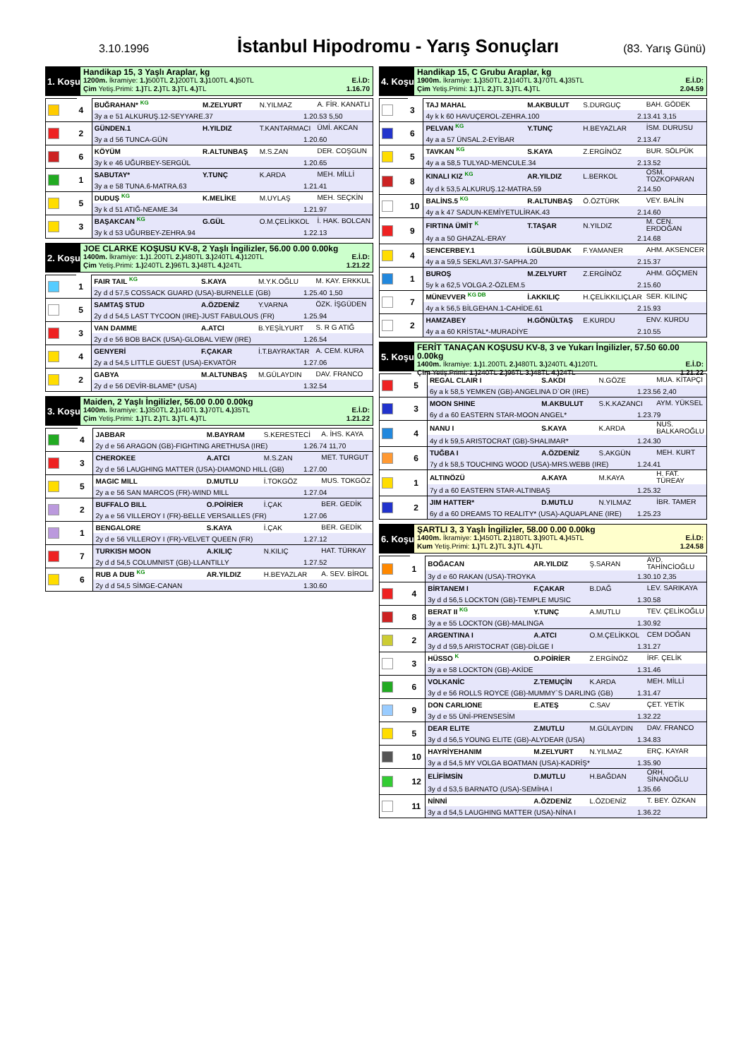3.10.1996
İstanbul Hipodromu - Yarış Sonuçları
(83. Yarış Günü)
1. Koşu
Handikap 15, 3 Yaşlı Araplar, kg
1200m. İkramiye: 1.) 500TL 2.) 200TL 3.) 100TL 4.) 50TL E.İ.D:
Çim Yetiş.Primi: 1.) TL 2.) TL 3.) TL 4.) TL 1.16.70
| | 4 | BUĞRAHAN* <sup>KG</sup> | M.ZELYURT | N.YILMAZ | A. FİR. KANATLI |
| | | 3y a e 51 ALKURUŞ.12-SEYYARE.37 1.20.53 5,50 | | | |
| | 2 | GÜNDEN.1 | H.YILDIZ | T.KANTARMACI | ÜMİ. AKCAN |
| | | 3y a d 56 TUNCA-GÜN 1.20.60 | | | |
| | 6 | KÖYÜM | R.ALTUNBAŞ | M.S.ZAN | DER. COŞGUN |
| | | 3y k e 46 UĞURBEY-SERGÜL 1.20.65 | | | |
| | 1 | SABUTAY* | Y.TUNÇ | K.ARDA | MEH. MİLLİ |
| | | 3y a e 58 TUNA.6-MATRA.63 1.21.41 | | | |
| | 5 | DUDUŞ <sup>KG</sup> | K.MELİKE | M.UYLAŞ | MEH. SEÇKİN |
| | | 3y k d 51 ATIĞ-NEAME.34 1.21.97 | | | |
| | 3 | BAŞAKCAN <sup>KG</sup> | G.GÜL | O.M.ÇELİKKOL | İ. HAK. BOLCAN |
| | | 3y k d 53 UĞURBEY-ZEHRA.94 1.22.13 | | | |
2. Koşu
JOE CLARKE KOŞUSU KV-8, 2 Yaşlı İngilizler, 56.00 0.00 0.00kg
1400m. İkramiye: 1.) 1.200TL 2.) 480TL 3.) 240TL 4.) 120TL E.İ.D:
Çim Yetiş.Primi: 1.) 240TL 2.) 96TL 3.) 48TL 4.) 24TL 1.21.22
| | 1 | FAIR TAIL <sup>KG</sup> | S.KAYA | M.Y.K.OĞLU | M. KAY. ERKKUL |
| | | 2y d d 57,5 COSSACK GUARD (USA)-BURNELLE (GB) 1.25.40 1,50 | | | |
| | 5 | SAMTAŞ STUD | A.ÖZDENİZ | Y.VARNA | ÖZK. İŞGÜDEN |
| | | 2y d d 54,5 LAST TYCOON (IRE)-JUST FABULOUS (FR) 1.25.94 | | | |
| | 3 | VAN DAMME | A.ATCI | B.YEŞİLYURT | S. R G ATIĞ |
| | | 2y d e 56 BOB BACK (USA)-GLOBAL VIEW (IRE) 1.26.54 | | | |
| | 4 | GENYERİ | F.ÇAKAR | İ.T.BAYRAKTAR | A. CEM. KURA |
| | | 2y a d 54,5 LITTLE GUEST (USA)-EKVATÖR 1.27.06 | | | |
| | 2 | GABYA | M.ALTUNBAŞ | M.GÜLAYDIN | DAV. FRANCO |
| | | 2y d e 56 DEVİR-BLAME* (USA) 1.32.54 | | | |
3. Koşu
Maiden, 2 Yaşlı İngilizler, 56.00 0.00 0.00kg
1400m. İkramiye: 1.) 350TL 2.) 140TL 3.) 70TL 4.) 35TL E.İ.D:
Çim Yetiş.Primi: 1.) TL 2.) TL 3.) TL 4.) TL 1.21.22
| | 4 | JABBAR | M.BAYRAM | S.KERESTECİ | A. İHS. KAYA |
| | | 2y d e 56 ARAGON (GB)-FIGHTING ARETHUSA (IRE) 1.26.74 11,70 | | | |
| | 3 | CHEROKEE | A.ATCI | M.S.ZAN | MET. TURGUT |
| | | 2y d e 56 LAUGHING MATTER (USA)-DIAMOND HILL (GB) 1.27.00 | | | |
| | 5 | MAGIC MILL | D.MUTLU | İ.TOKGÖZ | MUS. TOKGÖZ |
| | | 2y a e 56 SAN MARCOS (FR)-WIND MILL 1.27.04 | | | |
| | 2 | BUFFALO BILL | O.POİRİER | İ.ÇAK | BER. GEDİK |
| | | 2y a e 56 VILLEROY I (FR)-BELLE VERSAILLES (FR) 1.27.06 | | | |
| | 1 | BENGALORE | S.KAYA | İ.ÇAK | BER. GEDİK |
| | | 2y d e 56 VILLEROY I (FR)-VELVET QUEEN (FR) 1.27.12 | | | |
| | 7 | TURKISH MOON | A.KILIÇ | N.KILIÇ | HAT. TÜRKAY |
| | | 2y d d 54,5 COLUMNIST (GB)-LLANTILLY 1.27.52 | | | |
| | 6 | RUB A DUB <sup>KG</sup> | AR.YILDIZ | H.BEYAZLAR | A. SEV. BİROL |
| | | 2y d d 54,5 SİMGE-CANAN 1.30.60 | | | |
4. Koşu
Handikap 15, C Grubu Araplar, kg
1900m. İkramiye: 1.) 350TL 2.) 140TL 3.) 70TL 4.) 35TL E.İ.D:
Çim Yetiş.Primi: 1.) TL 2.) TL 3.) TL 4.) TL 2.04.59
| | 3 | TAJ MAHAL | M.AKBULUT | S.DURGUÇ | BAH. GÖDEK |
| | | 4y k k 60 HAVUÇEROL-ZEHRA.100 2.13.41 3,15 | | | |
| | 6 | PELVAN <sup>KG</sup> | Y.TUNÇ | H.BEYAZLAR | İSM. DURUSU |
| | | 4y a a 57 ÜNSAL.2-EYİBAR 2.13.47 | | | |
| | 5 | TAVKAN <sup>KG</sup> | S.KAYA | Z.ERGİNÖZ | BUR. SÖLPÜK |
| | | 4y a a 58,5 TULYAD-MENCULE.34 2.13.52 | | | |
| | 8 | KINALI KIZ <sup>KG</sup> | AR.YILDIZ | L.BERKOL | OSM. TOZKOPARAN |
| | | 4y d k 53,5 ALKURUŞ.12-MATRA.59 2.14.50 | | | |
| | 10 | BALİNS.5 <sup>KG</sup> | R.ALTUNBAŞ | Ö.ÖZTÜRK | VEY. BALİN |
| | | 4y a k 47 SADUN-KEMİYETULİRAK.43 2.14.60 | | | |
| | 9 | FIRTINA ÜMİT <sup>K</sup> | T.TAŞAR | N.YILDIZ | M. CEN. ERDOĞAN |
| | | 4y a a 50 GHAZAL-ERAY 2.14.68 | | | |
| | 4 | SENCERBEY.1 | İ.GÜLBUDAK | F.YAMANER | AHM. AKSENCER |
| | | 4y a a 59,5 SEKLAVI.37-SAPHA.20 2.15.37 | | | |
| | 1 | BUROŞ | M.ZELYURT | Z.ERGİNÖZ | AHM. GÖÇMEN |
| | | 5y k a 62,5 VOLGA.2-ÖZLEM.5 2.15.60 | | | |
| | 7 | MÜNEVVER <sup>KG DB</sup> | İ.AKKILIÇ | H.ÇELİKKILIÇLAR | SER. KILINÇ |
| | | 4y a k 56,5 BİLGEHAN.1-CAHİDE.61 2.15.93 | | | |
| | 2 | HAMZABEY | H.GÖNÜLTAŞ | E.KURDU | ENV. KURDU |
| | | 4y a a 60 KRİSTAL*-MURADİYE 2.10.55 | | | |
5. Koşu
FERİT TANAÇAN KOŞUSU KV-8, 3 ve Yukarı İngilizler, 57.50 60.00 0.00kg
1400m. İkramiye: 1.) 1.200TL 2.) 480TL 3.) 240TL 4.) 120TL E.İ.D:
Çim Yetiş.Primi: 1.) 240TL 2.) 96TL 3.) 48TL 4.) 24TL 1.21.22
| | 5 | REGAL CLAIR I | S.AKDI | N.GÖZE | MUA. KİTAPÇI |
| | | 6y a k 58,5 YEMKEN (GB)-ANGELINA D`OR (IRE) 1.23.56 2,40 | | | |
| | 3 | MOON SHINE | M.AKBULUT | S.K.KAZANCI | AYM. YÜKSEL |
| | | 6y d a 60 EASTERN STAR-MOON ANGEL* 1.23.79 | | | |
| | 4 | NANU I | S.KAYA | K.ARDA | NUS. BALKAROĞLU |
| | | 4y d k 59,5 ARISTOCRAT (GB)-SHALIMAR* 1.24.30 | | | |
| | 6 | TUĞBA I | A.ÖZDENİZ | S.AKGÜN | MEH. KURT |
| | | 7y d k 58,5 TOUCHING WOOD (USA)-MRS.WEBB (IRE) 1.24.41 | | | |
| | 1 | ALTINÖZÜ | A.KAYA | M.KAYA | H. FAT. TÜREAY |
| | | 7y d a 60 EASTERN STAR-ALTINBAŞ 1.25.32 | | | |
| | 2 | JIM HATTER* | D.MUTLU | N.YILMAZ | İBR. TAMER |
| | | 6y d a 60 DREAMS TO REALITY* (USA)-AQUAPLANE (IRE) 1.25.23 | | | |
6. Koşu
ŞARTLI 3, 3 Yaşlı İngilizler, 58.00 0.00 0.00kg
1400m. İkramiye: 1.) 450TL 2.) 180TL 3.) 90TL 4.) 45TL E.İ.D:
Kum Yetiş.Primi: 1.) TL 2.) TL 3.) TL 4.) TL 1.24.58
| | 1 | BOĞACAN | AR.YILDIZ | Ş.SARAN | AYD. TAHİNCİOĞLU |
| | | 3y d e 60 RAKAN (USA)-TROYKA 1.30.10 2,35 | | | |
| | 4 | BİRTANEM I | F.ÇAKAR | B.DAĞ | LEV. SARIKAYA |
| | | 3y d d 56,5 LOCKTON (GB)-TEMPLE MUSIC 1.30.58 | | | |
| | 8 | BERAT II <sup>KG</sup> | Y.TUNÇ | A.MUTLU | TEV. ÇELİKOĞLU |
| | | 3y a e 55 LOCKTON (GB)-MALINGA 1.30.92 | | | |
| | 2 | ARGENTINA I | A.ATCI | O.M.ÇELİKKOL | CEM DOĞAN |
| | | 3y d d 59,5 ARISTOCRAT (GB)-DİLGE I 1.31.27 | | | |
| | 3 | HÜSSO <sup>K</sup> | O.POİRİER | Z.ERGİNÖZ | İRF. ÇELİK |
| | | 3y a e 58 LOCKTON (GB)-AKİDE 1.31.46 | | | |
| | 6 | VOLKANİC | Z.TEMUÇİN | K.ARDA | MEH. MİLLİ |
| | | 3y d e 56 ROLLS ROYCE (GB)-MUMMY`S DARLING (GB) 1.31.47 | | | |
| | 9 | DON CARLIONE | E.ATEŞ | C.SAV | ÇET. YETİK |
| | | 3y d e 55 ÜNİ-PRENSESİM 1.32.22 | | | |
| | 5 | DEAR ELITE | Z.MUTLU | M.GÜLAYDIN | DAV. FRANCO |
| | | 3y d d 56,5 YOUNG ELITE (GB)-ALYDEAR (USA) 1.34.83 | | | |
| | 10 | HAYRİYEHANIM | M.ZELYURT | N.YILMAZ | ERÇ. KAYAR |
| | | 3y a d 54,5 MY VOLGA BOATMAN (USA)-KADRİŞ* 1.35.90 | | | |
| | 12 | ELİFİMSİN | D.MUTLU | H.BAĞDAN | ORH. SİNANOĞLU |
| | | 3y d d 53,5 BARNATO (USA)-SEMİHA I 1.35.66 | | | |
| | 11 | NİNNİ | A.ÖZDENİZ | L.ÖZDENİZ | T. BEY. ÖZKAN |
| | | 3y a d 54,5 LAUGHING MATTER (USA)-NİNA I 1.36.22 | | | |